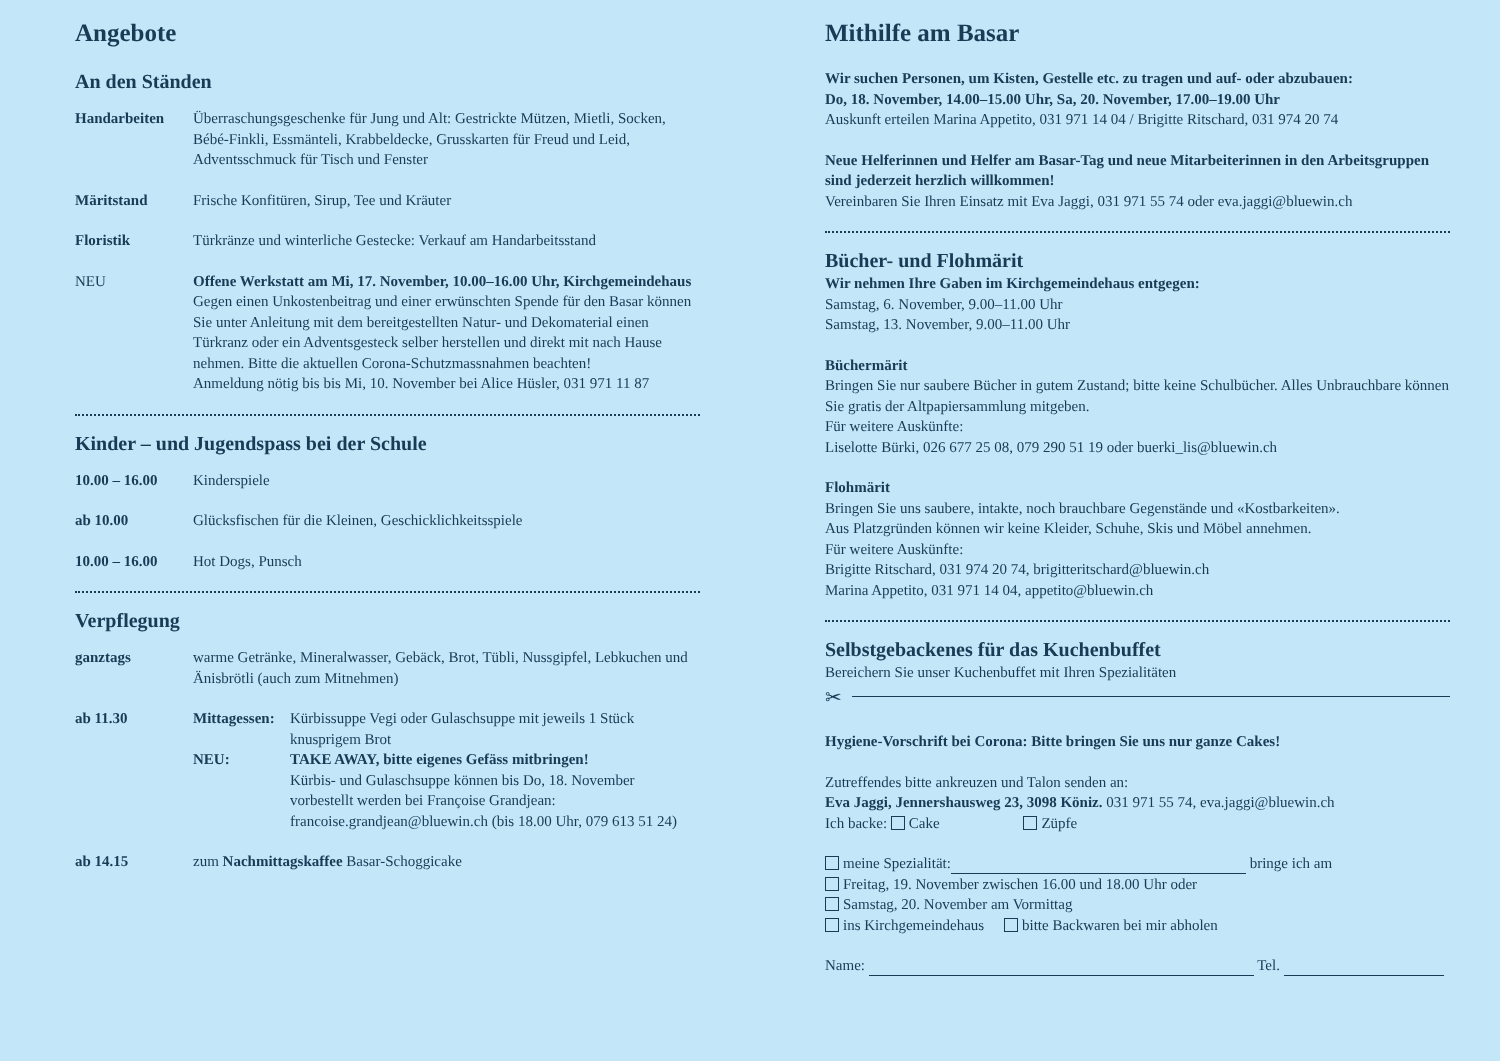Angebote
An den Ständen
Handarbeiten Überraschungsgeschenke für Jung und Alt: Gestrickte Mützen, Mietli, Socken, Bébé-Finkli, Essmänteli, Krabbeldecke, Grusskarten für Freud und Leid, Adventsschmuck für Tisch und Fenster
Märitstand Frische Konfitüren, Sirup, Tee und Kräuter
Floristik Türkränze und winterliche Gestecke: Verkauf am Handarbeitsstand
NEU Offene Werkstatt am Mi, 17. November, 10.00–16.00 Uhr, Kirchgemeinde­haus
Gegen einen Unkostenbeitrag und einer erwünschten Spende für den Basar können Sie unter Anleitung mit dem bereitgestellten Natur- und Dekomaterial einen Türkranz oder ein Adventsgesteck selber herstellen und direkt mit nach Hause nehmen. Bitte die aktuellen Corona-Schutzmassnahmen beachten!
Anmeldung nötig bis bis Mi, 10. November bei Alice Hüsler, 031 971 11 87
Kinder – und Jugendspass bei der Schule
10.00 – 16.00 Kinderspiele
ab 10.00 Glücksfischen für die Kleinen, Geschicklichkeitsspiele
10.00 – 16.00 Hot Dogs, Punsch
Verpflegung
ganztags warme Getränke, Mineralwasser, Gebäck, Brot, Tübli, Nussgipfel, Lebkuchen und Änisbrötli (auch zum Mitnehmen)
ab 11.30 Mittagessen: Kürbissuppe Vegi oder Gulaschsuppe mit jeweils 1 Stück knusprigem Brot
NEU: TAKE AWAY, bitte eigenes Gefäss mitbringen!
Kürbis- und Gulaschsuppe können bis Do, 18. November vorbestellt werden bei Françoise Grandjean: francoise.grandjean@bluewin.ch (bis 18.00 Uhr, 079 613 51 24)
ab 14.15 zum Nachmittagskaffee Basar-Schoggicake
Mithilfe am Basar
Wir suchen Personen, um Kisten, Gestelle etc. zu tragen und auf- oder abzubauen:
Do, 18. November, 14.00–15.00 Uhr, Sa, 20. November, 17.00–19.00 Uhr
Auskunft erteilen Marina Appetito, 031 971 14 04 / Brigitte Ritschard, 031 974 20 74
Neue Helferinnen und Helfer am Basar-Tag und neue Mitarbeiterinnen in den Arbeits­gruppen sind jederzeit herzlich willkommen!
Vereinbaren Sie Ihren Einsatz mit Eva Jaggi, 031 971 55 74 oder eva.jaggi@bluewin.ch
Bücher- und Flohmärit
Wir nehmen Ihre Gaben im Kirchgemeindehaus entgegen:
Samstag, 6. November, 9.00–11.00 Uhr
Samstag, 13. November, 9.00–11.00 Uhr
Büchermärit
Bringen Sie nur saubere Bücher in gutem Zustand; bitte keine Schulbücher. Alles Unbrauchbare können Sie gratis der Altpapiersammlung mitgeben.
Für weitere Auskünfte:
Liselotte Bürki, 026 677 25 08, 079 290 51 19 oder buerki_lis@bluewin.ch
Flohmärit
Bringen Sie uns saubere, intakte, noch brauchbare Gegenstände und «Kostbarkeiten».
Aus Platzgründen können wir keine Kleider, Schuhe, Skis und Möbel annehmen.
Für weitere Auskünfte:
Brigitte Ritschard, 031 974 20 74, brigitteritschard@bluewin.ch
Marina Appetito, 031 971 14 04, appetito@bluewin.ch
Selbstgebackenes für das Kuchenbuffet
Bereichern Sie unser Kuchenbuffet mit Ihren Spezialitäten
✂
Hygiene-Vorschrift bei Corona: Bitte bringen Sie uns nur ganze Cakes!
Zutreffendes bitte ankreuzen und Talon senden an:
Eva Jaggi, Jennershausweg 23, 3098 Köniz. 031 971 55 74, eva.jaggi@bluewin.ch
Ich backe: Cake Züpfe
meine Spezialität: bringe ich am
Freitag, 19. November zwischen 16.00 und 18.00 Uhr oder
Samstag, 20. November am Vormittag
ins Kirchgemeindehaus bitte Backwaren bei mir abholen
Name: Tel.